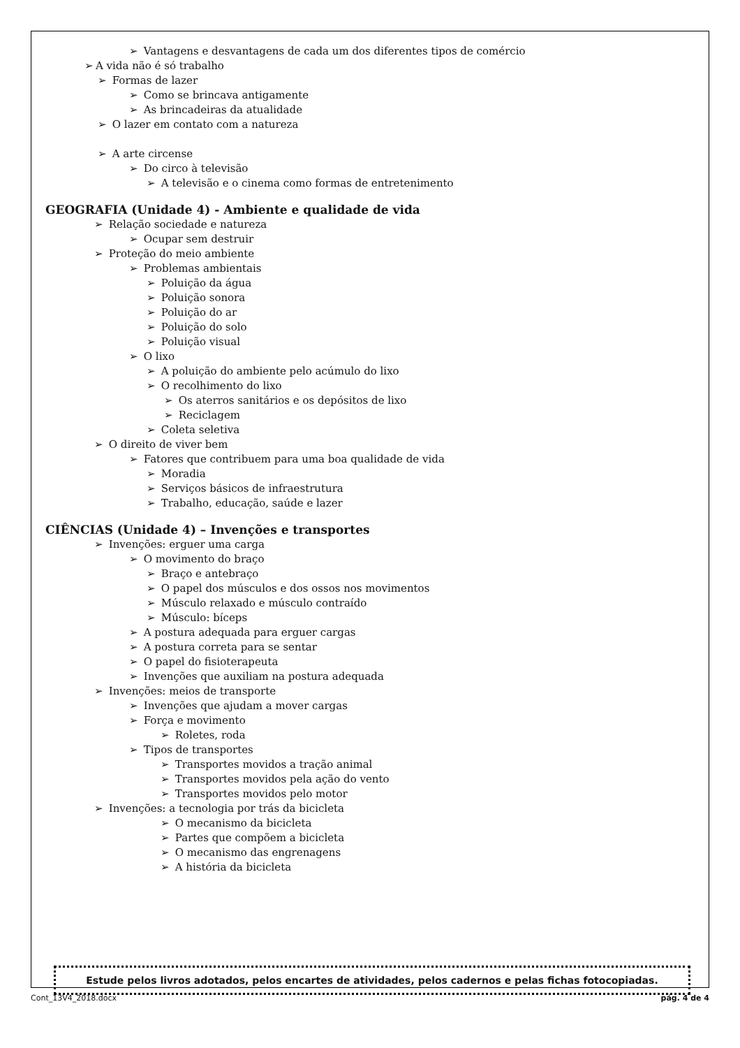➢ Vantagens e desvantagens de cada um dos diferentes tipos de comércio
➢ A vida não é só trabalho
➢ Formas de lazer
➢ Como se brincava antigamente
➢ As brincadeiras da atualidade
➢ O lazer em contato com a natureza
➢ A arte circense
➢ Do circo à televisão
➢ A televisão e o cinema como formas de entretenimento
GEOGRAFIA (Unidade 4) - Ambiente e qualidade de vida
➢ Relação sociedade e natureza
➢ Ocupar sem destruir
➢ Proteção do meio ambiente
➢ Problemas ambientais
➢ Poluição da água
➢ Poluição sonora
➢ Poluição do ar
➢ Poluição do solo
➢ Poluição visual
➢ O lixo
➢ A poluição do ambiente pelo acúmulo do lixo
➢ O recolhimento do lixo
➢ Os aterros sanitários e os depósitos de lixo
➢ Reciclagem
➢ Coleta seletiva
➢ O direito de viver bem
➢ Fatores que contribuem para uma boa qualidade de vida
➢ Moradia
➢ Serviços básicos de infraestrutura
➢ Trabalho, educação, saúde e lazer
CIÊNCIAS (Unidade 4) – Invenções e transportes
➢ Invenções: erguer uma carga
➢ O movimento do braço
➢ Braço e antebraço
➢ O papel dos músculos e dos ossos nos movimentos
➢ Músculo relaxado e músculo contraído
➢ Músculo: bíceps
➢ A postura adequada para erguer cargas
➢ A postura correta para se sentar
➢ O papel do fisioterapeuta
➢ Invenções que auxiliam na postura adequada
➢ Invenções: meios de transporte
➢ Invenções que ajudam a mover cargas
➢ Força e movimento
➢ Roletes, roda
➢ Tipos de transportes
➢ Transportes movidos a tração animal
➢ Transportes movidos pela ação do vento
➢ Transportes movidos pelo motor
➢ Invenções: a tecnologia por trás da bicicleta
➢ O mecanismo da bicicleta
➢ Partes que compõem a bicicleta
➢ O mecanismo das engrenagens
➢ A história da bicicleta
Estude pelos livros adotados, pelos encartes de atividades, pelos cadernos e pelas fichas fotocopiadas.
Cont_13V4_2018.docx pág. 4 de 4